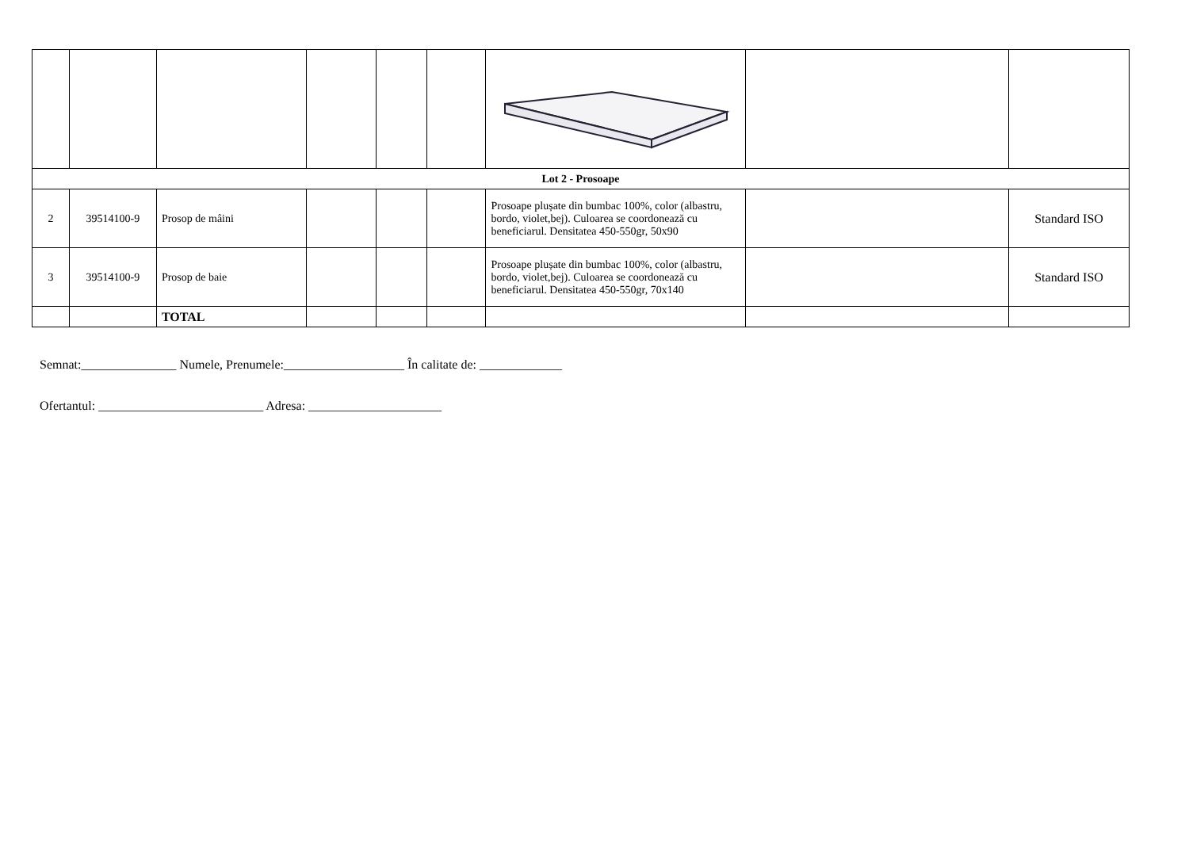| Lot 2 - Prosoape | | | | | | | | |
| 2 | 39514100-9 | Prosop de mâini | | | | Prosoape plușate din bumbac 100%, color (albastru, bordo, violet,bej). Culoarea se coordonează cu beneficiarul. Densitatea 450-550gr, 50x90 | | Standard ISO |
| 3 | 39514100-9 | Prosop de baie | | | | Prosoape plușate din bumbac 100%, color (albastru, bordo, violet,bej). Culoarea se coordonează cu beneficiarul. Densitatea 450-550gr, 70x140 | | Standard ISO |
| | | TOTAL | | | | | | |
Semnat:_______________ Numele, Prenumele:___________________ În calitate de: _____________
Ofertantul: __________________________ Adresa: _____________________